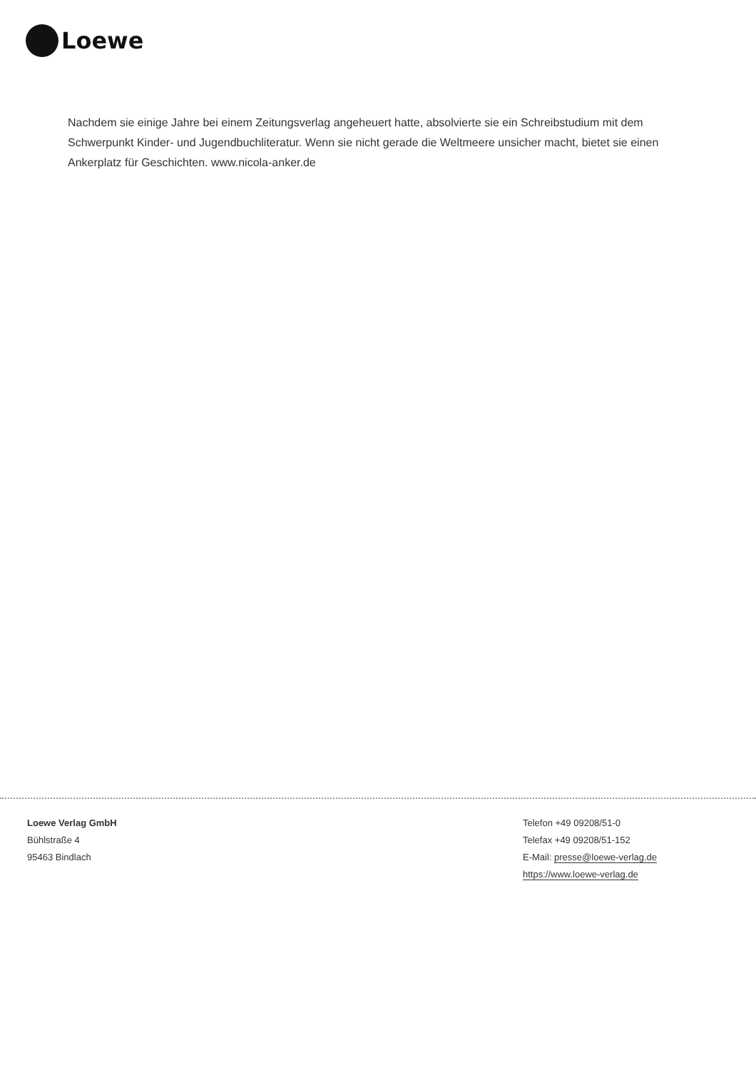Loewe
Nachdem sie einige Jahre bei einem Zeitungsverlag angeheuert hatte, absolvierte sie ein Schreibstudium mit dem Schwerpunkt Kinder- und Jugendbuchliteratur. Wenn sie nicht gerade die Weltmeere unsicher macht, bietet sie einen Ankerplatz für Geschichten. www.nicola-anker.de
Loewe Verlag GmbH
Bühlstraße 4
95463 Bindlach
Telefon +49 09208/51-0
Telefax +49 09208/51-152
E-Mail: presse@loewe-verlag.de
https://www.loewe-verlag.de